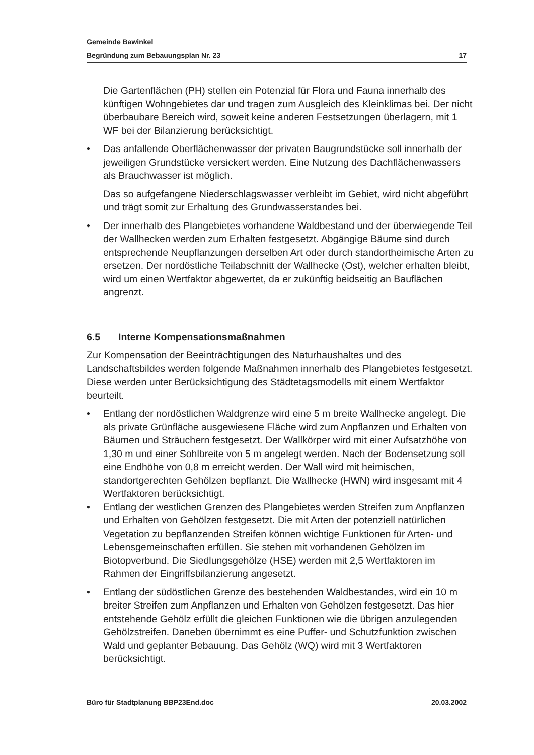Gemeinde Bawinkel
Begründung zum Bebauungsplan Nr. 23 17
Die Gartenflächen (PH) stellen ein Potenzial für Flora und Fauna innerhalb des künftigen Wohngebietes dar und tragen zum Ausgleich des Kleinklimas bei. Der nicht überbaubare Bereich wird, soweit keine anderen Festsetzungen überlagern, mit 1 WF bei der Bilanzierung berücksichtigt.
• Das anfallende Oberflächenwasser der privaten Baugrundstücke soll innerhalb der jeweiligen Grundstücke versickert werden. Eine Nutzung des Dachflächenwassers als Brauchwasser ist möglich.
Das so aufgefangene Niederschlagswasser verbleibt im Gebiet, wird nicht abgeführt und trägt somit zur Erhaltung des Grundwasserstandes bei.
• Der innerhalb des Plangebietes vorhandene Waldbestand und der überwiegende Teil der Wallhecken werden zum Erhalten festgesetzt. Abgängige Bäume sind durch entsprechende Neupflanzungen derselben Art oder durch standortheimische Arten zu ersetzen. Der nordöstliche Teilabschnitt der Wallhecke (Ost), welcher erhalten bleibt, wird um einen Wertfaktor abgewertet, da er zukünftig beidseitig an Bauflächen angrenzt.
6.5 Interne Kompensationsmaßnahmen
Zur Kompensation der Beeinträchtigungen des Naturhaushaltes und des Landschaftsbildes werden folgende Maßnahmen innerhalb des Plangebietes festgesetzt. Diese werden unter Berücksichtigung des Städtetagsmodells mit einem Wertfaktor beurteilt.
• Entlang der nordöstlichen Waldgrenze wird eine 5 m breite Wallhecke angelegt. Die als private Grünfläche ausgewiesene Fläche wird zum Anpflanzen und Erhalten von Bäumen und Sträuchern festgesetzt. Der Wallkörper wird mit einer Aufsatzhöhe von 1,30 m und einer Sohlbreite von 5 m angelegt werden. Nach der Bodensetzung soll eine Endhöhe von 0,8 m erreicht werden. Der Wall wird mit heimischen, standortgerechten Gehölzen bepflanzt. Die Wallhecke (HWN) wird insgesamt mit 4 Wertfaktoren berücksichtigt.
• Entlang der westlichen Grenzen des Plangebietes werden Streifen zum Anpflanzen und Erhalten von Gehölzen festgesetzt. Die mit Arten der potenziell natürlichen Vegetation zu bepflanzenden Streifen können wichtige Funktionen für Arten- und Lebensgemeinschaften erfüllen. Sie stehen mit vorhandenen Gehölzen im Biotopverbund. Die Siedlungsgehölze (HSE) werden mit 2,5 Wertfaktoren im Rahmen der Eingriffsbilanzierung angesetzt.
• Entlang der südöstlichen Grenze des bestehenden Waldbestandes, wird ein 10 m breiter Streifen zum Anpflanzen und Erhalten von Gehölzen festgesetzt. Das hier entstehende Gehölz erfüllt die gleichen Funktionen wie die übrigen anzulegenden Gehölzstreifen. Daneben übernimmt es eine Puffer- und Schutzfunktion zwischen Wald und geplanter Bebauung. Das Gehölz (WQ) wird mit 3 Wertfaktoren berücksichtigt.
Büro für Stadtplanung BBP23End.doc 20.03.2002